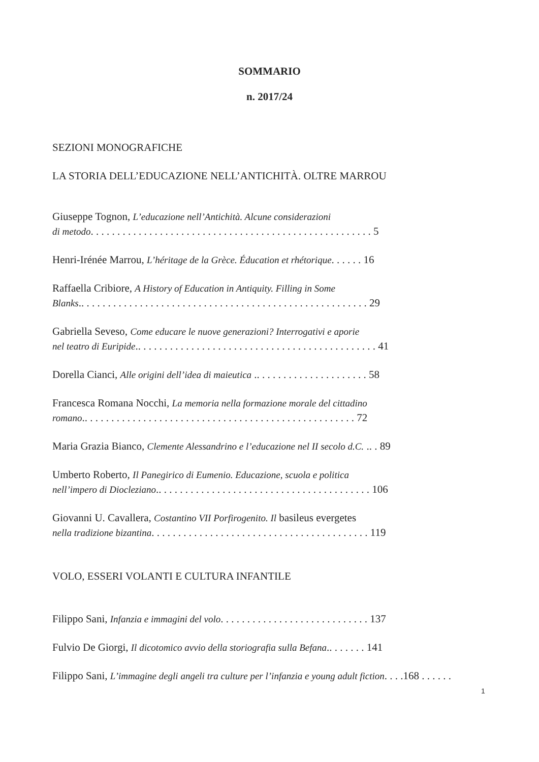SOMMARIO
n. 2017/24
SEZIONI MONOGRAFICHE
LA STORIA DELL’EDUCAZIONE NELL’ANTICHITÀ. OLTRE MARROU
Giuseppe Tognon, L’educazione nell’Antichità. Alcune considerazioni
di metodo. . . . . . . . . . . . . . . . . . . . . . . . . . . . . . . . . . . . . . . . . . . . . . . . . . . . . 5
Henri-Irénée Marrou, L’héritage de la Grèce. Éducation et rhétorique. . . . . . 16
Raffaella Cribiore, A History of Education in Antiquity. Filling in Some
Blanks.. . . . . . . . . . . . . . . . . . . . . . . . . . . . . . . . . . . . . . . . . . . . . . . . . . . . . . 29
Gabriella Seveso, Come educare le nuove generazioni? Interrogativi e aporie
nel teatro di Euripide.. . . . . . . . . . . . . . . . . . . . . . . . . . . . . . . . . . . . . . . . . . . . . 41
Dorella Cianci, Alle origini dell’idea di maieutica .. . . . . . . . . . . . . . . . . . . . . 58
Francesca Romana Nocchi, La memoria nella formazione morale del cittadino
romano.. . . . . . . . . . . . . . . . . . . . . . . . . . . . . . . . . . . . . . . . . . . . . . . . . . . 72
Maria Grazia Bianco, Clemente Alessandrino e l’educazione nel II secolo d.C. .. . 89
Umberto Roberto, Il Panegirico di Eumenio. Educazione, scuola e politica
nell’impero di Diocleziano.. . . . . . . . . . . . . . . . . . . . . . . . . . . . . . . . . . . . . . . . 106
Giovanni U. Cavallera, Costantino VII Porfirogenito. Il basileus evergetes
nella tradizione bizantina. . . . . . . . . . . . . . . . . . . . . . . . . . . . . . . . . . . . . . . . . 119
VOLO, ESSERI VOLANTI E CULTURA INFANTILE
Filippo Sani, Infanzia e immagini del volo. . . . . . . . . . . . . . . . . . . . . . . . . . . . 137
Fulvio De Giorgi, Il dicotomico avvio della storiografia sulla Befana.. . . . . . . 141
Filippo Sani, L’immagine degli angeli tra culture per l’infanzia e young adult fiction. . . .168 . . . . . .
1